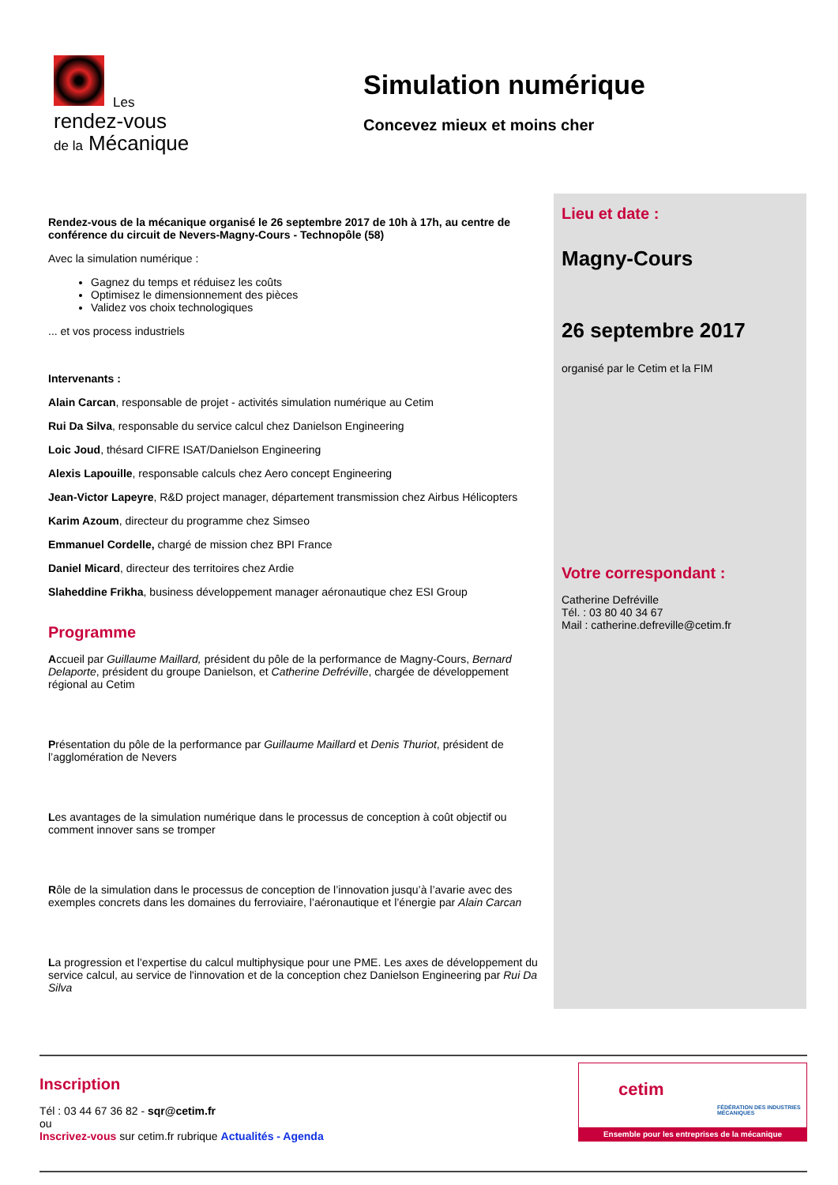Les
rendez-vous
de la Mécanique
Simulation numérique
Concevez mieux et moins cher
Rendez-vous de la mécanique organisé le 26 septembre 2017 de 10h à 17h, au centre de conférence du circuit de Nevers-Magny-Cours - Technopôle (58)
Avec la simulation numérique :
Gagnez du temps et réduisez les coûts
Optimisez le dimensionnement des pièces
Validez vos choix technologiques
... et vos process industriels
Intervenants :
Alain Carcan, responsable de projet - activités simulation numérique au Cetim
Rui Da Silva, responsable du service calcul chez Danielson Engineering
Loic Joud, thésard CIFRE ISAT/Danielson Engineering
Alexis Lapouille, responsable calculs chez Aero concept Engineering
Jean-Victor Lapeyre, R&D project manager, département transmission chez Airbus Hélicopters
Karim Azoum, directeur du programme chez Simseo
Emmanuel Cordelle, chargé de mission chez BPI France
Daniel Micard, directeur des territoires chez Ardie
Slaheddine Frikha, business développement manager aéronautique chez ESI Group
Programme
Accueil par Guillaume Maillard, président du pôle de la performance de Magny-Cours, Bernard Delaporte, président du groupe Danielson, et Catherine Defréville, chargée de développement régional au Cetim
Présentation du pôle de la performance par Guillaume Maillard et Denis Thuriot, président de l’agglomération de Nevers
Les avantages de la simulation numérique dans le processus de conception à coût objectif ou comment innover sans se tromper
Rôle de la simulation dans le processus de conception de l’innovation jusqu’à l’avarie avec des exemples concrets dans les domaines du ferroviaire, l’aéronautique et l’énergie par Alain Carcan
La progression et l'expertise du calcul multiphysique pour une PME. Les axes de développement du service calcul, au service de l'innovation et de la conception chez Danielson Engineering par Rui Da Silva
Lieu et date :
Magny-Cours
26 septembre 2017
organisé par le Cetim et la FIM
Votre correspondant :
Catherine Defréville
Tél. : 03 80 40 34 67
Mail : catherine.defreville@cetim.fr
Inscription
Tél : 03 44 67 36 82 - sqr@cetim.fr
ou
Inscrivez-vous sur cetim.fr rubrique Actualités - Agenda
cetim
FÉDÉRATION DES INDUSTRIES MÉCANIQUES
Ensemble pour les entreprises de la mécanique